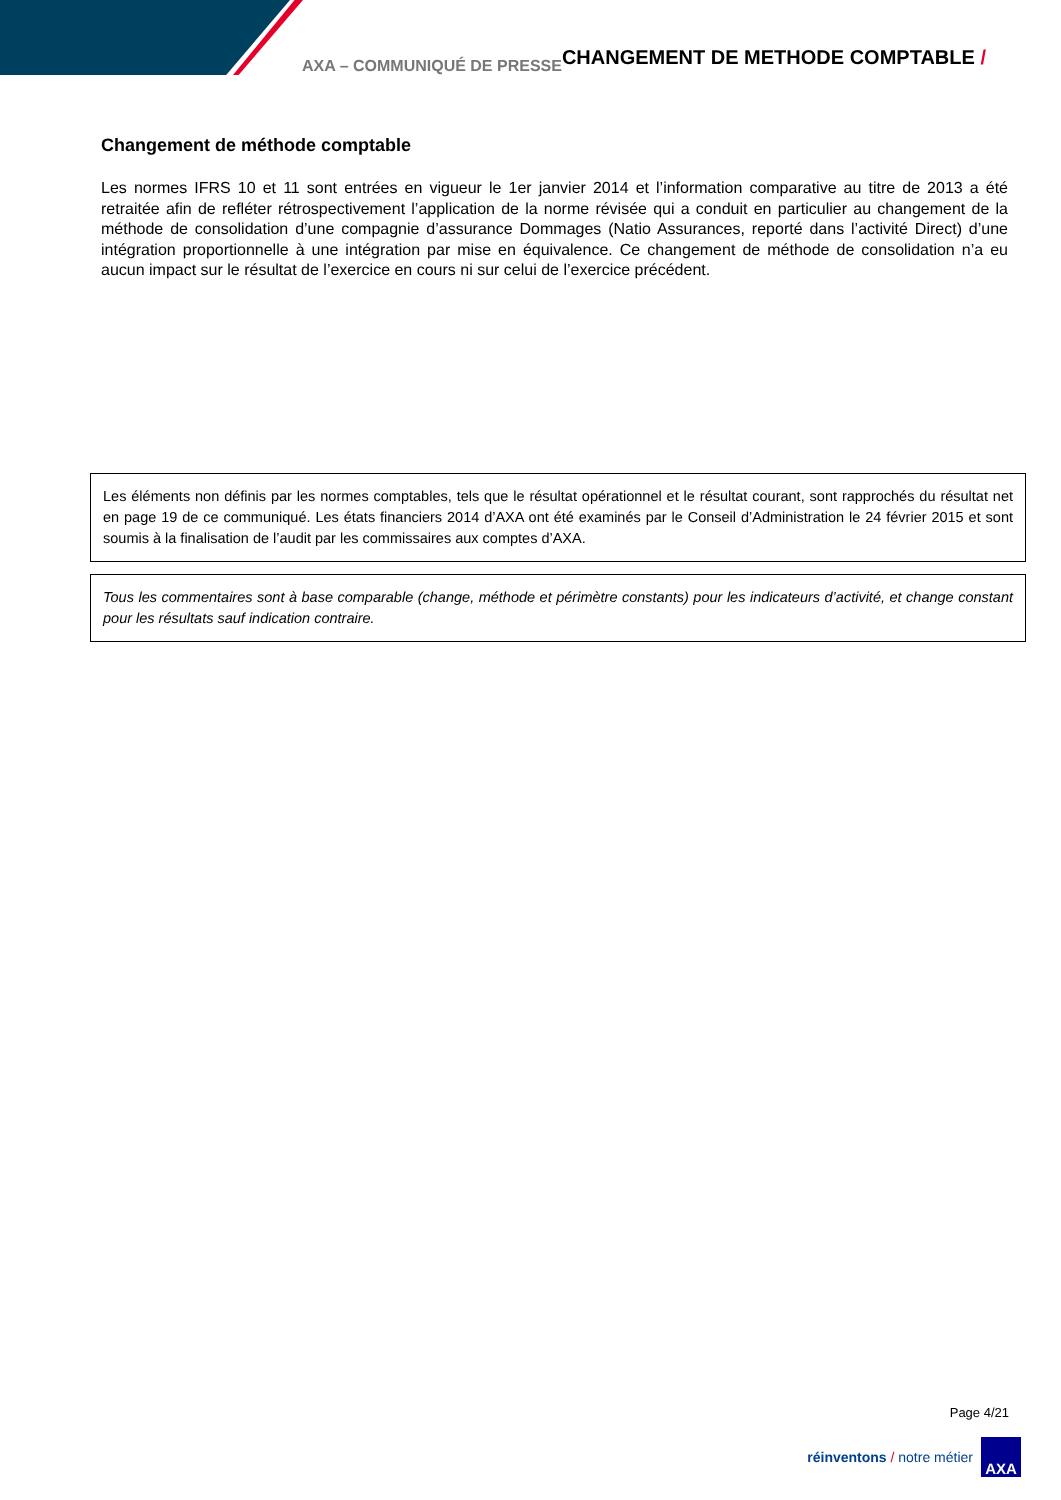AXA – COMMUNIQUÉ DE PRESSE CHANGEMENT DE METHODE COMPTABLE /
Changement de méthode comptable
Les normes IFRS 10 et 11 sont entrées en vigueur le 1er janvier 2014 et l’information comparative au titre de 2013 a été retraitée afin de refléter rétrospectivement l’application de la norme révisée qui a conduit en particulier au changement de la méthode de consolidation d’une compagnie d’assurance Dommages (Natio Assurances, reporté dans l’activité Direct) d’une intégration proportionnelle à une intégration par mise en équivalence. Ce changement de méthode de consolidation n’a eu aucun impact sur le résultat de l’exercice en cours ni sur celui de l’exercice précédent.
Les éléments non définis par les normes comptables, tels que le résultat opérationnel et le résultat courant, sont rapprochés du résultat net en page 19 de ce communiqué. Les états financiers 2014 d’AXA ont été examinés par le Conseil d’Administration le 24 février 2015 et sont soumis à la finalisation de l’audit par les commissaires aux comptes d’AXA.
Tous les commentaires sont à base comparable (change, méthode et périmètre constants) pour les indicateurs d’activité, et change constant pour les résultats sauf indication contraire.
Page 4/21
réinventons / notre métier
AXA